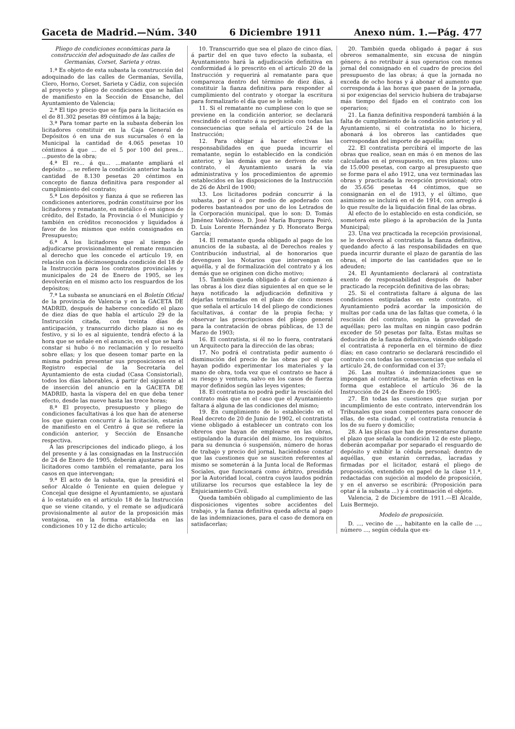Gaceta de Madrid.—Núm. 340 6 Diciembre 1911 Anexo núm. 1.—Pág. 477
Pliego de condiciones económicas para la construcción del adoquinado de las calles de Germanías, Corset, Sarieta y otras.
1.ª Es objeto de esta subasta la construcción del adoquinado de las calles de Germanías, Sevilla, Clero, Horno, Corset, Sarieta y Cádiz, con sujeción al proyecto y pliego de condiciones que se hallan de manifiesto en la Sección de Ensanche, del Ayuntamiento de Valencia;
2.ª El tipo precio que se fija para la licitación es el de 81.302 pesetas 89 céntimos á la baja;
3.ª Para tomar parte en la subasta deberán los licitadores constituir en la Caja General de Depósitos ó en una de sus sucursales ó en la Municipal la cantidad de 4.065 pesetas 10 céntimos á que ... de el 5 por 100 del pres... ...puesto de la obra;
4.ª El re... á qu... ...matante ampliará el depósito ... se refiere la condición anterior hasta la cantidad de 8.130 pesetas 20 céntimos en concepto de fianza definitiva para responder al cumplimiento del contrato;
5.ª Los depósitos y fianza á que se refieren las condiciones anteriores, podrán constituirse por los licitadores y rematante, en metálico ó en signos de crédito, del Estado, la Provincia ó el Municipio y también en créditos reconocidos y liquidados á favor de los mismos que estén consignados en Presupuesto;
6.ª A los licitadores que al tiempo de adjudicarse provisionalmente el remate renuncien al derecho que les concede el artículo 19, en relación con la décimosegunda condición del 18 de la Instrucción para los contratos provinciales y municipales de 24 de Enero de 1905, se les devolverán en el mismo acto los resguardos de los depósitos;
7.ª La subasta se anunciará en el Boletín Oficial de la provincia de Valencia y en la GACETA DE MADRID, después de haberse concedido el plazo de diez días de que habla el artículo 29 de la Instrucción citada, con treinta días de anticipación, y transcurrido dicho plazo si no es festivo, y si lo es al siguiente, tendrá efecto á la hora que se señale en el anuncio, en el que se hará constar si hubo ó no reclamación y lo resuelto sobre ellas; y los que deseen tomar parte en la misma podrán presentar sus proposiciones en el Registro especial de la Secretaría del Ayuntamiento de esta ciudad (Casa Consistorial), todos los días laborables, á partir del siguiente al de inserción del anuncio en la GACETA DE MADRID, hasta la víspera del en que deba tener efecto, desde las nueve hasta las trece horas;
8.ª El proyecto, presupuesto y pliego de condiciones facultativas á los que han de atenerse los que quieran concurrir á la licitación, estarán de manifiesto en el Centro á que se refiere la condición anterior, y Sección de Ensanche respectiva.
A las prescripciones del indicado pliego, á los del presente y á las consignadas en la Instrucción de 24 de Enero de 1905, deberán ajustarse así los licitadores como también el rematante, para los casos en que intervengan;
9.ª El acto de la subasta, que la presidirá el señor Alcalde ó Teniente en quien delegue y Concejal que designe el Ayuntamiento, se ajustará á lo estatuído en el artículo 18 de la Instrucción que se viene citando, y el remate se adjudicará provisionalmente al autor de la proposición más ventajosa, en la forma establecida en las condiciones 10 y 12 de dicho artículo;
10. Transcurrido que sea el plazo de cinco días, á partir del en que tuvo efecto la subasta, el Ayuntamiento hará la adjudicación definitiva en conformidad á lo prescrito en el artículo 20 de la Instrucción y requerirá al rematante para que comparezca dentro del término de diez días, á constituir la fianza definitiva para responder al cumplimiento del contrato y otorgar la escritura para formalizarlo el día que se le señale;
11. Si el rematante no cumpliese con lo que se previene en la condición anterior, se declarará rescindido el contrato á su perjuicio con todas las consecuencias que señala el artículo 24 de la Instrucción;
12. Para obligar á hacer efectivas las responsabilidades en que pueda incurrir el rematante, según lo establecido en la condición anterior, y las demás que se deriven de este contrato, el Ayuntamiento usará la vía administrativa y los procedimientos de apremio establecidos en las disposiciones de la Instrucción de 26 de Abril de 1900;
13. Los licitadores podrán concurrir á la subasta, por sí ó por medio de apoderado con poderes bastanteados por uno de los Letrados de la Corporación municipal, que lo son: D. Tomás Jiménez Valdivieso, D. José María Burguera Peiró, D. Luis Lorente Hernández y D. Honorato Berga García;
14. El rematante queda obligado al pago de los anuncios de la subasta, al de Derechos reales y Contribución industrial, al de honorarios que devenguen los Notarios que intervengan en aquélla, y al de formalización del contrato y á los demás que se originen con dicho motivo;
15. También queda obligado á dar comienzo á las obras á los diez días siguientes al en que se le haya notificado la adjudicación definitiva y dejarlas terminadas en el plazo de cinco meses que señala el artículo 14 del pliego de condiciones facultativas, á contar de la propia fecha; y observar las prescripciones del pliego general para la contratación de obras públicas, de 13 de Marzo de 1903;
16. El contratista, si él no lo fuera, contratará un Arquitecto para la dirección de las obras;
17. No podrá el contratista pedir aumento ó disminución del precio de las obras por el que hayan podido experimentar los materiales y la mano de obra, toda vez que el contrato se hace á su riesgo y ventura, salvo en los casos de fuerza mayor definidos según las leyes vigentes;
18. El contratista no podrá pedir la rescisión del contrato más que en el caso que el Ayuntamiento faltara á alguna de las condiciones del mismo;
19. En cumplimiento de lo establecido en el Real decreto de 20 de Junio de 1902, el contratista viene obligado á establecer un contrato con los obreros que hayan de emplearse en las obras, estipulando la duración del mismo, los requisitos para su denuncia ó suspensión, número de horas de trabajo y precio del jornal, haciéndose constar que las cuestiones que se susciten referentes al mismo se someterán á la Junta local de Reformas Sociales, que funcionará como árbitro, presidida por la Autoridad local, contra cuyos laudos podrán utilizarse los recursos que establece la ley de Enjuiciamiento Civil.
Queda también obligado al cumplimiento de las disposiciones vigentes sobre accidentes del trabajo, y la fianza definitiva queda afecta al pago de las indemnizaciones, para el caso de demora en satisfacerlas;
20. También queda obligado á pagar á sus obreros semanalmente, sin excusa de ningún género; á no retribuir á sus operarios con menos jornal del consignado en el cuadro de precios del presupuesto de las obras; á que la jornada no exceda de ocho horas y á abonar el aumento que corresponda á las horas que pasen de la jornada, si por exigencias del servicio hubiera de trabajarse más tiempo del fijado en el contrato con los operarios;
21. La fianza definitiva responderá también á la falta de cumplimiento de la condición anterior, y el Ayuntamiento, si el contratista no lo hiciera, abonará á los obreros las cantidades que correspondan del importe de aquélla;
22. El contratista percibirá el importe de las obras que realice, sean en más ó en menos de las calculadas en el presupuesto, en tres plazos: uno de 15.000 pesetas, con cargo al presupuesto que se forme para el año 1912, una vez terminadas las obras y practicada la recepción provisional; otro de 35.656 pesetas 44 céntimos, que se consignarán en el de 1913, y el último, que asimismo se incluirá en el de 1914, con arreglo á lo que resulte de la liquidación final de las obras.
Al efecto de lo establecido en esta condición, se someterá este pliego á la aprobación de la Junta Municipal;
23. Una vez practicada la recepción provisional, se le devolverá al contratista la fianza definitiva, quedando afecto á las responsabilidades en que pueda incurrir durante el plazo de garantía de las obras, el importe de las cantidades que se le adeuden;
24. El Ayuntamiento declarará al contratista exento de responsabilidad después de haber practicado la recepción definitiva de las obras;
25. Si el contratista faltare á alguna de las condiciones estipuladas en este contrato, el Ayuntamiento podrá acordar la imposición de multas por cada una de las faltas que cometa, ó la rescisión del contrato, según la gravedad de aquéllas; pero las multas en ningún caso podrán exceder de 50 pesetas por falta. Estas multas se deducirán de la fianza definitiva, viniendo obligado el contratista á reponerla en el término de diez días; en caso contrario se declarará rescindido el contrato con todas las consecuencias que señala el artículo 24, de conformidad con el 37;
26. Las multas ó indemnizaciones que se impongan al contratista, se harán efectivas en la forma que establece el artículo 36 de la Instrucción de 24 de Enero de 1905;
27. En todas las cuestiones que surjan por incumplimiento de este contrato, intervendrán los Tribunales que sean competentes para conocer de ellas, de esta ciudad, y el contratista renuncia á los de su fuero y domicilio;
28. A las plicas que han de presentarse durante el plazo que señala la condición 12 de este pliego, deberán acompañar por separado el resguardo de depósito y exhibir la cédula personal; dentro de aquéllas, que estarán cerradas, lacradas y firmadas por el licitador, estará el pliego de proposición, extendido en papel de la clase 11.ª, redactadas con sujeción al modelo de proposición, y en el anverso se escribirá: (Proposición para optar á la subasta ...) y á continuación el objeto.
Valencia, 2 de Diciembre de 1911.—El Alcalde, Luis Bermejo.
Modelo de proposición.
D. ..., vecino de ..., habitante en la calle de ..., número ..., según cédula que ex-